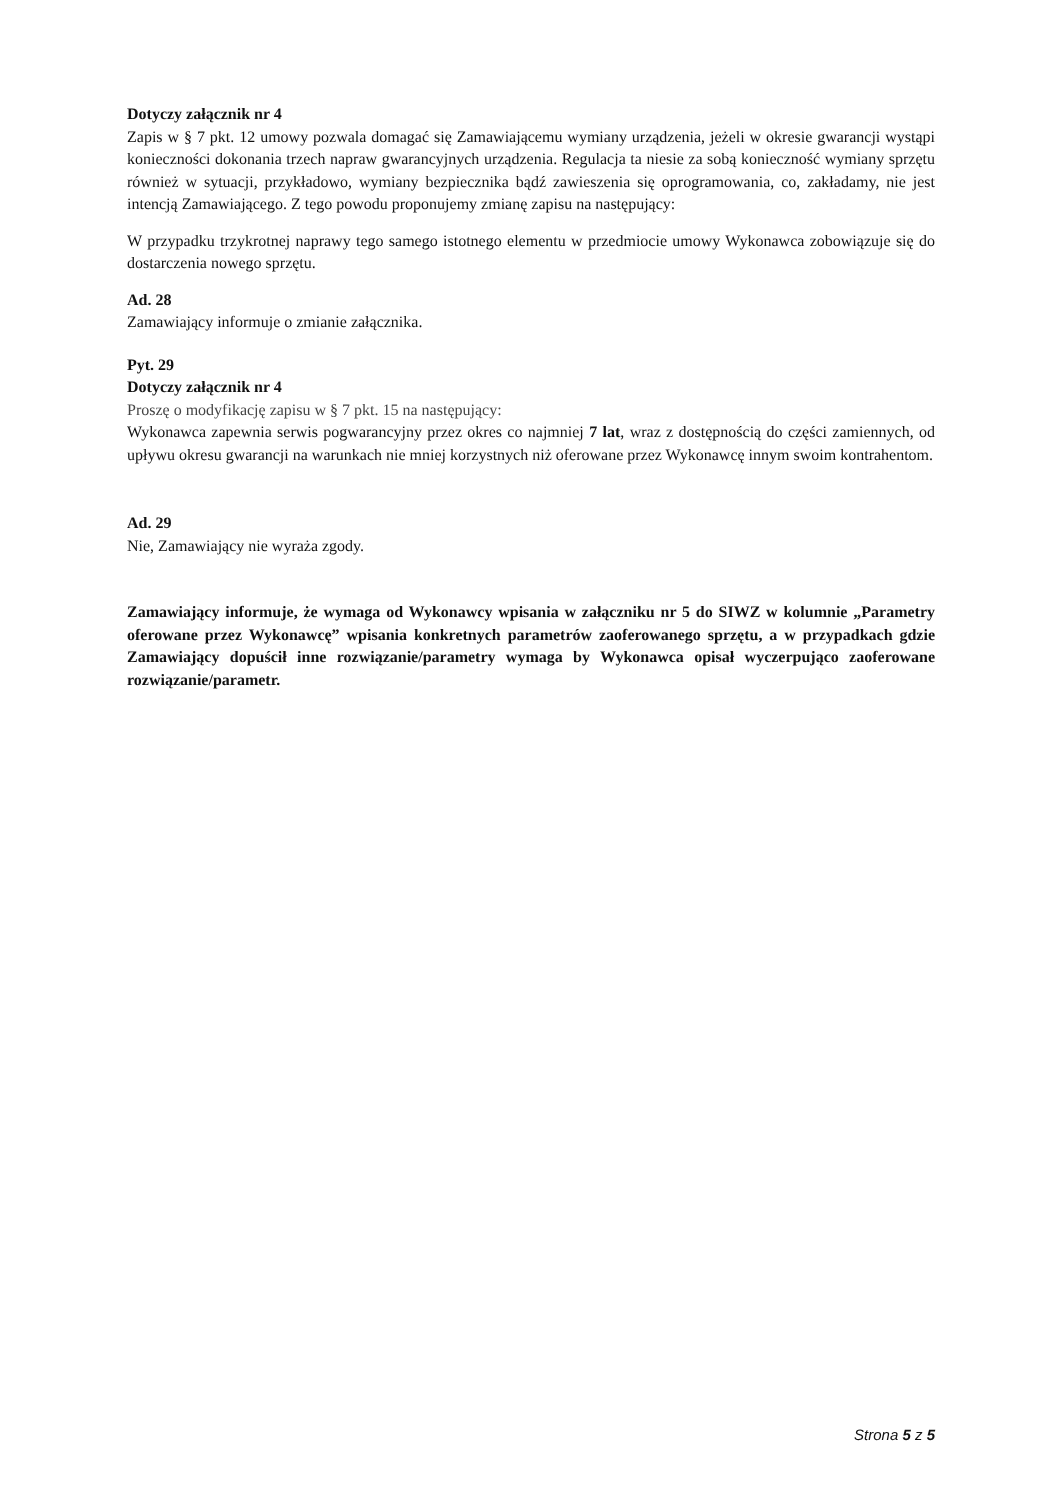Dotyczy załącznik nr 4
Zapis w § 7 pkt. 12 umowy pozwala domagać się Zamawiającemu wymiany urządzenia, jeżeli w okresie gwarancji wystąpi konieczności dokonania trzech napraw gwarancyjnych urządzenia. Regulacja ta niesie za sobą konieczność wymiany sprzętu również w sytuacji, przykładowo, wymiany bezpiecznika bądź zawieszenia się oprogramowania, co, zakładamy, nie jest intencją Zamawiającego. Z tego powodu proponujemy zmianę zapisu na następujący:
W przypadku trzykrotnej naprawy tego samego istotnego elementu w przedmiocie umowy Wykonawca zobowiązuje się do dostarczenia nowego sprzętu.
Ad. 28
Zamawiający informuje o zmianie załącznika.
Pyt. 29
Dotyczy załącznik nr 4
Proszę o modyfikację zapisu w § 7 pkt. 15 na następujący:
Wykonawca zapewnia serwis pogwarancyjny przez okres co najmniej 7 lat, wraz z dostępnością do części zamiennych, od upływu okresu gwarancji na warunkach nie mniej korzystnych niż oferowane przez Wykonawcę innym swoim kontrahentom.
Ad. 29
Nie, Zamawiający nie wyraża zgody.
Zamawiający informuje, że wymaga od Wykonawcy wpisania w załączniku nr 5 do SIWZ w kolumnie „Parametry oferowane przez Wykonawcę” wpisania konkretnych parametrów zaoferowanego sprzętu, a w przypadkach gdzie Zamawiający dopuścił inne rozwiązanie/parametry wymaga by Wykonawca opisał wyczerpująco zaoferowane rozwiązanie/parametr.
Strona 5 z 5